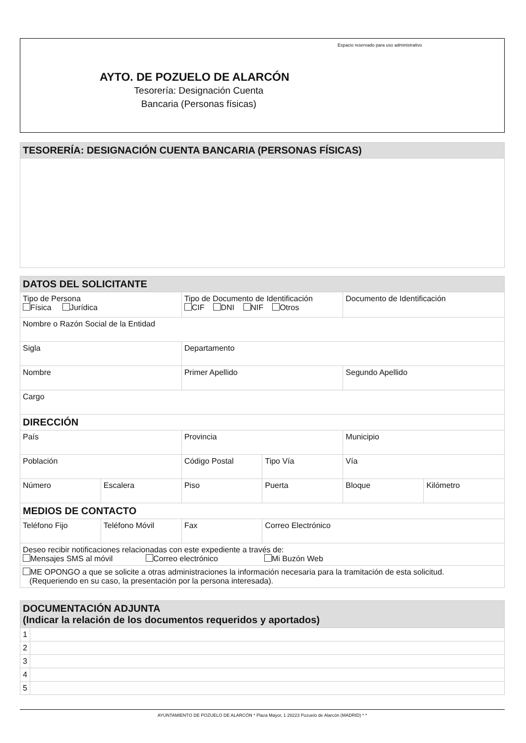Espacio reservado para uso administrativo
AYTO. DE POZUELO DE ALARCÓN
Tesorería: Designación Cuenta
Bancaria (Personas físicas)
| TESORERÍA: DESIGNACIÓN CUENTA BANCARIA (PERSONAS FÍSICAS) |
| --- |
| DATOS DEL SOLICITANTE | | | | | |
| --- | --- | --- | --- | --- | --- |
| Tipo de Persona Física Jurídica | | Tipo de Documento de Identificación CIF DNI NIF Otros | | Documento de Identificación | |
| Nombre o Razón Social de la Entidad | | | | | |
| Sigla | | Departamento | | | |
| Nombre | | Primer Apellido | | Segundo Apellido | |
| Cargo | | | | | |
| DIRECCIÓN | | | | | |
| País | | Provincia | | Municipio | |
| Población | | Código Postal | Tipo Vía | Vía | |
| Número | Escalera | Piso | Puerta | Bloque | Kilómetro |
| MEDIOS DE CONTACTO | | | | | |
| Teléfono Fijo | Teléfono Móvil | Fax | Correo Electrónico | | |
| Deseo recibir notificaciones relacionadas con este expediente a través de: Mensajes SMS al móvil Correo electrónico Mi Buzón Web | | | | | |
| ME OPONGO a que se solicite a otras administraciones la información necesaria para la tramitación de esta solicitud. (Requeriendo en su caso, la presentación por la persona interesada). | | | | | |
| DOCUMENTACIÓN ADJUNTA (Indicar la relación de los documentos requeridos y aportados) | |
| --- | --- |
| 1 | |
| 2 | |
| 3 | |
| 4 | |
| 5 | |
AYUNTAMIENTO DE POZUELO DE ALARCÓN * Plaza Mayor, 1 28223 Pozuelo de Alarcón (MADRID) * *